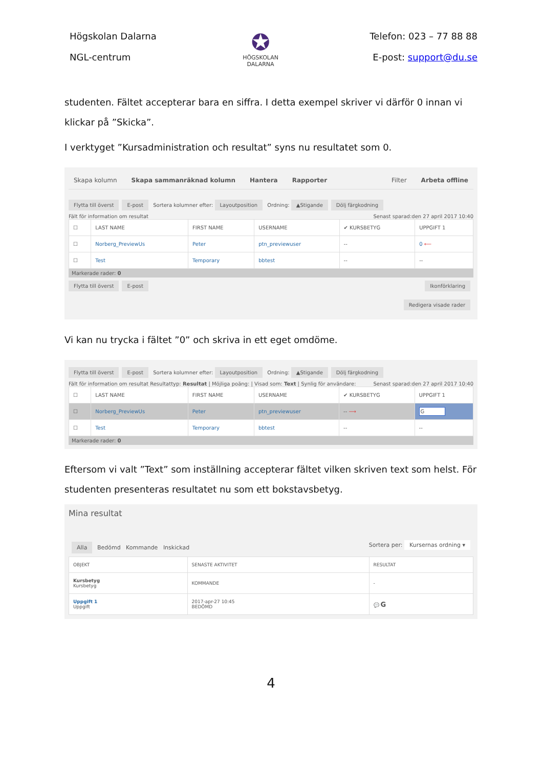Högskolan Dalarna
NGL-centrum
✪
HÖGSKOLAN
DALARNA
Telefon: 023 – 77 88 88
E-post: support@du.se
studenten. Fältet accepterar bara en siffra. I detta exempel skriver vi därför 0 innan vi klickar på ”Skicka”.
I verktyget ”Kursadministration och resultat” syns nu resultatet som 0.
Skapa kolumn Skapa sammanräknad kolumn Hantera Rapporter Filter Arbeta offline
Flytta till överst E-post Sortera kolumner efter: Layoutposition Ordning: ▲Stigande Dölj färgkodning
Fält för information om resultat Senast sparad:den 27 april 2017 10:40
| ☐ | LAST NAME | FIRST NAME | USERNAME | ✔ KURSBETYG | UPPGIFT 1 |
| --- | --- | --- | --- | --- | --- |
| ☐ | Norberg_PreviewUs | Peter | ptn_previewuser | -- | 0 ⟵ |
| ☐ | Test | Temporary | bbtest | -- | -- |
Markerade rader: 0
Flytta till överst E-post Ikonförklaring
Redigera visade rader
Vi kan nu trycka i fältet ”0” och skriva in ett eget omdöme.
Flytta till överst E-post Sortera kolumner efter: Layoutposition Ordning: ▲Stigande Dölj färgkodning
Fält för information om resultat Resultattyp: Resultat | Möjliga poäng: | Visad som: Text | Synlig för användare: Senast sparad:den 27 april 2017 10:40
| ☐ | LAST NAME | FIRST NAME | USERNAME | ✔ KURSBETYG | UPPGIFT 1 |
| --- | --- | --- | --- | --- | --- |
| ☐ | Norberg_PreviewUs | Peter | ptn_previewuser | -- ⟶ | G |
| ☐ | Test | Temporary | bbtest | -- | -- |
Markerade rader: 0
Eftersom vi valt ”Text” som inställning accepterar fältet vilken skriven text som helst. För studenten presenteras resultatet nu som ett bokstavsbetyg.
Mina resultat
Alla Bedömd Kommande Inskickad Sortera per: Kursernas ordning ▾
| OBJEKT | SENASTE AKTIVITET | RESULTAT |
| --- | --- | --- |
| Kursbetyg Kursbetyg | KOMMANDE | - |
| Uppgift 1 Uppgift | 2017-apr-27 10:45 BEDÖMD | 💬 G |
4